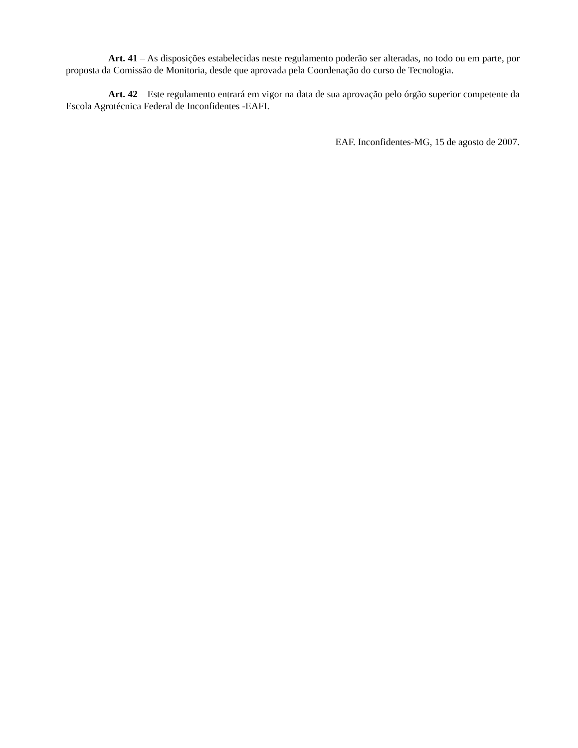Art. 41 – As disposições estabelecidas neste regulamento poderão ser alteradas, no todo ou em parte, por proposta da Comissão de Monitoria, desde que aprovada pela Coordenação do curso de Tecnologia.
Art. 42 – Este regulamento entrará em vigor na data de sua aprovação pelo órgão superior competente da Escola Agrotécnica Federal de Inconfidentes -EAFI.
EAF. Inconfidentes-MG, 15 de agosto de 2007.